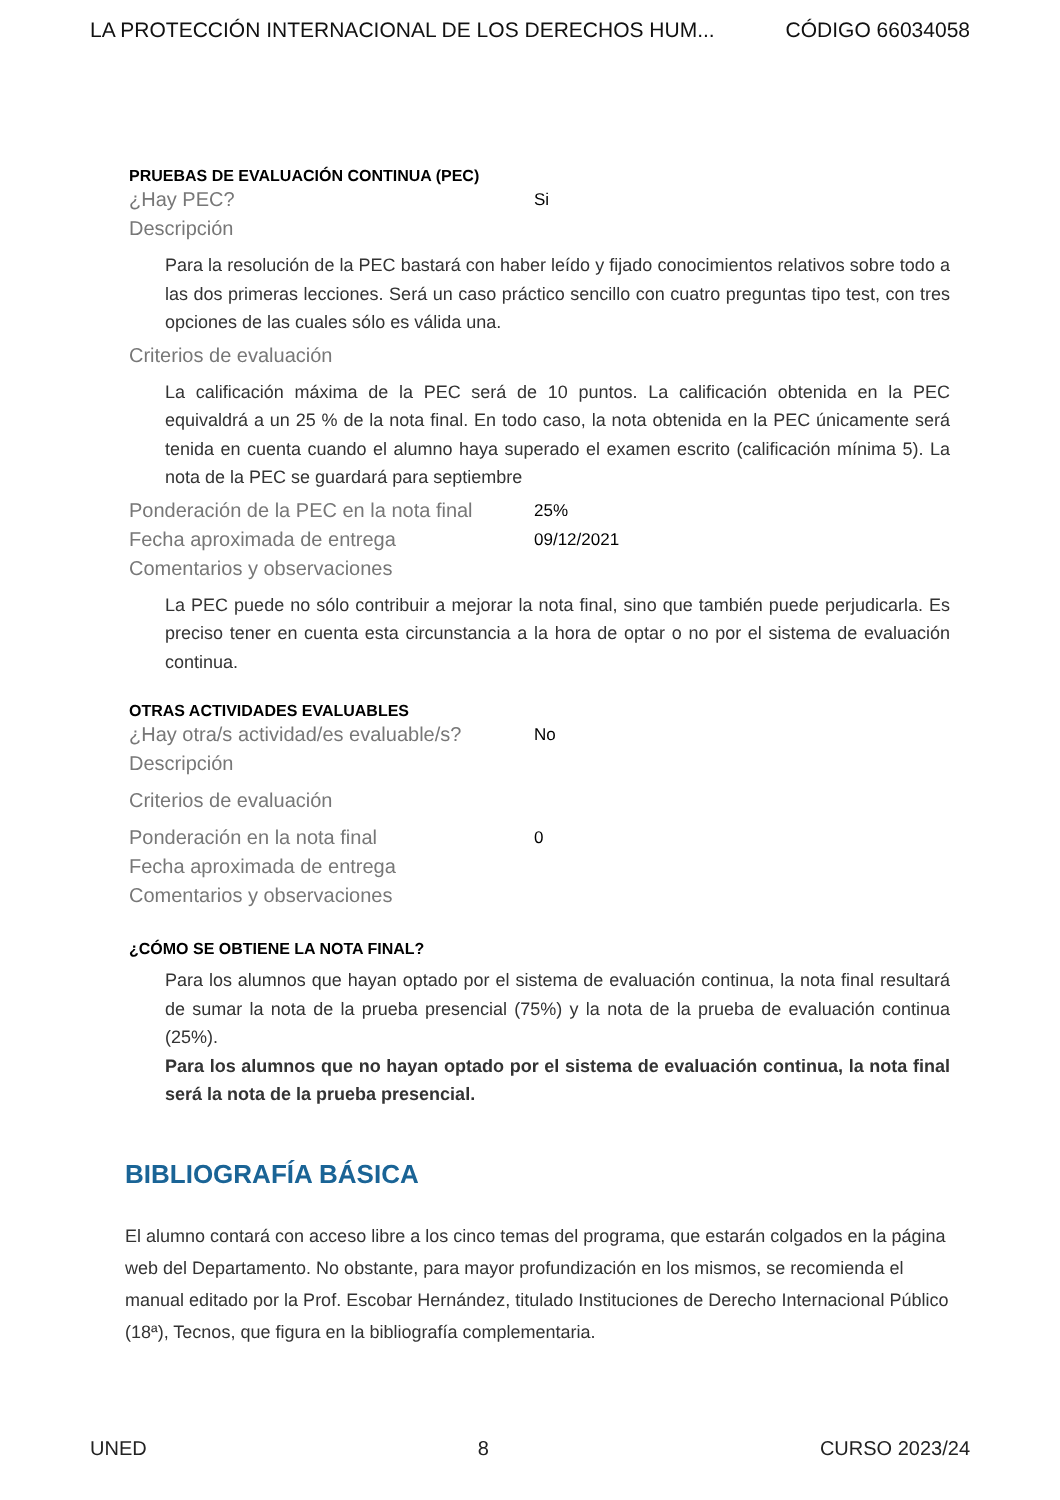LA PROTECCIÓN INTERNACIONAL DE LOS DERECHOS HUM... CÓDIGO 66034058
PRUEBAS DE EVALUACIÓN CONTINUA (PEC)
¿Hay PEC? Si
Descripción
Para la resolución de la PEC bastará con haber leído y fijado conocimientos relativos sobre todo a las dos primeras lecciones. Será un caso práctico sencillo con cuatro preguntas tipo test, con tres opciones de las cuales sólo es válida una.
Criterios de evaluación
La calificación máxima de la PEC será de 10 puntos. La calificación obtenida en la PEC equivaldrá a un 25 % de la nota final. En todo caso, la nota obtenida en la PEC únicamente será tenida en cuenta cuando el alumno haya superado el examen escrito (calificación mínima 5). La nota de la PEC se guardará para septiembre
Ponderación de la PEC en la nota final 25%
Fecha aproximada de entrega 09/12/2021
Comentarios y observaciones
La PEC puede no sólo contribuir a mejorar la nota final, sino que también puede perjudicarla. Es preciso tener en cuenta esta circunstancia a la hora de optar o no por el sistema de evaluación continua.
OTRAS ACTIVIDADES EVALUABLES
¿Hay otra/s actividad/es evaluable/s? No
Descripción
Criterios de evaluación
Ponderación en la nota final 0
Fecha aproximada de entrega
Comentarios y observaciones
¿CÓMO SE OBTIENE LA NOTA FINAL?
Para los alumnos que hayan optado por el sistema de evaluación continua, la nota final resultará de sumar la nota de la prueba presencial (75%) y la nota de la prueba de evaluación continua (25%).
Para los alumnos que no hayan optado por el sistema de evaluación continua, la nota final será la nota de la prueba presencial.
BIBLIOGRAFÍA BÁSICA
El alumno contará con acceso libre a los cinco temas del programa, que estarán colgados en la página web del Departamento. No obstante, para mayor profundización en los mismos, se recomienda el manual editado por la Prof. Escobar Hernández, titulado Instituciones de Derecho Internacional Público (18ª), Tecnos, que figura en la bibliografía complementaria.
UNED 8 CURSO 2023/24